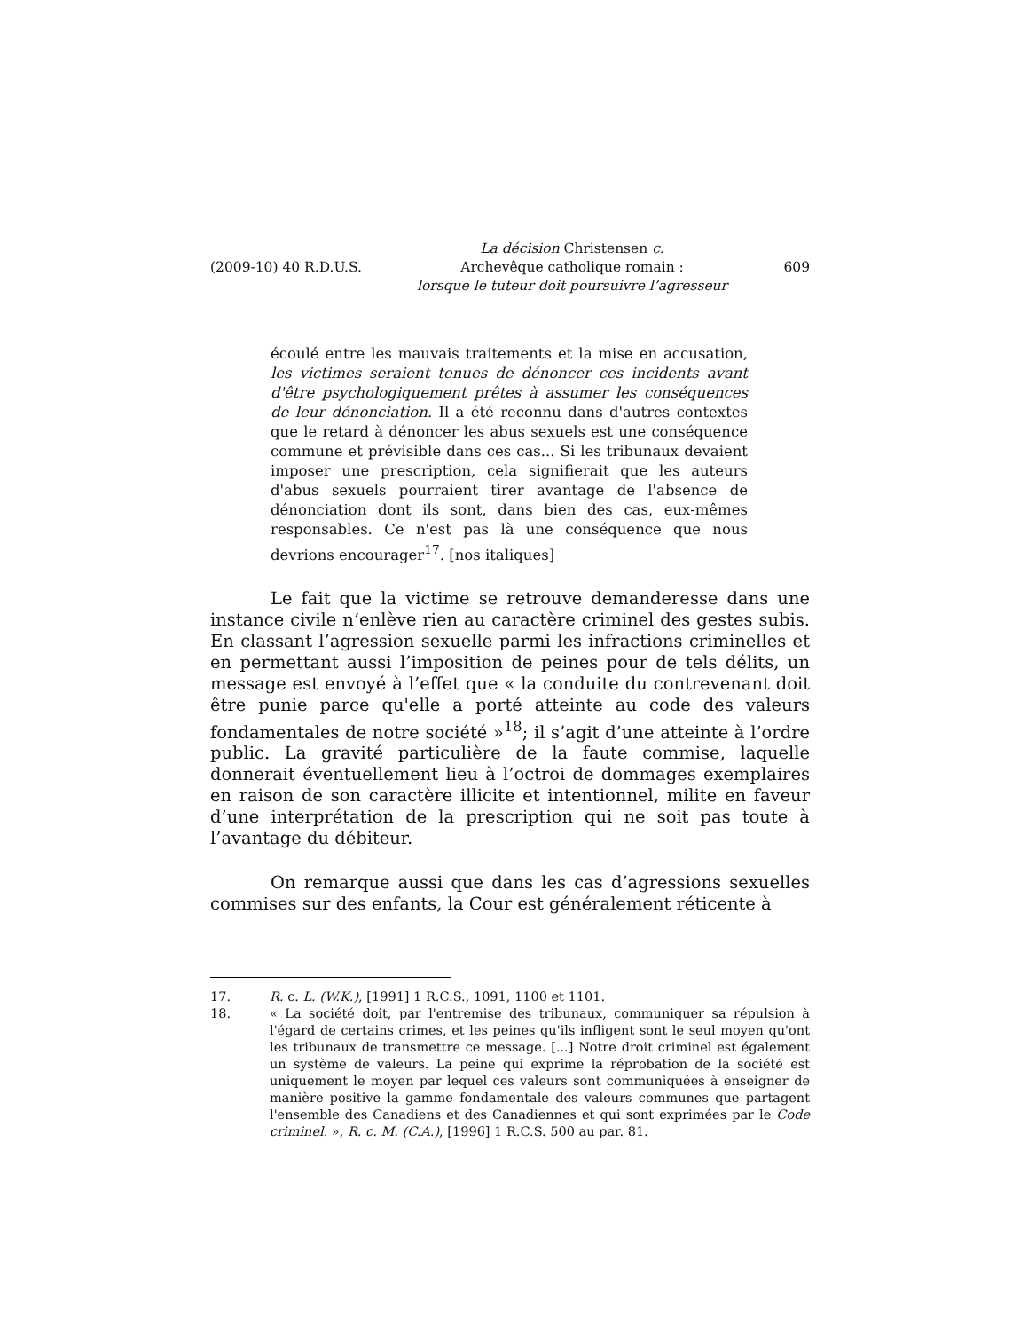(2009-10) 40 R.D.U.S.
La décision Christensen c.
Archevêque catholique romain :
lorsque le tuteur doit poursuivre l’agresseur
609
écoulé entre les mauvais traitements et la mise en accusation, les victimes seraient tenues de dénoncer ces incidents avant d'être psychologiquement prêtes à assumer les conséquences de leur dénonciation. Il a été reconnu dans d'autres contextes que le retard à dénoncer les abus sexuels est une conséquence commune et prévisible dans ces cas... Si les tribunaux devaient imposer une prescription, cela signifierait que les auteurs d'abus sexuels pourraient tirer avantage de l'absence de dénonciation dont ils sont, dans bien des cas, eux-mêmes responsables. Ce n'est pas là une conséquence que nous devrions encourager<sup>17</sup>. [nos italiques]
Le fait que la victime se retrouve demanderesse dans une instance civile n’enlève rien au caractère criminel des gestes subis. En classant l’agression sexuelle parmi les infractions criminelles et en permettant aussi l’imposition de peines pour de tels délits, un message est envoyé à l’effet que « la conduite du contrevenant doit être punie parce qu'elle a porté atteinte au code des valeurs fondamentales de notre société »<sup>18</sup>; il s’agit d’une atteinte à l’ordre public. La gravité particulière de la faute commise, laquelle donnerait éventuellement lieu à l’octroi de dommages exemplaires en raison de son caractère illicite et intentionnel, milite en faveur d’une interprétation de la prescription qui ne soit pas toute à l’avantage du débiteur.
On remarque aussi que dans les cas d’agressions sexuelles commises sur des enfants, la Cour est généralement réticente à
17. R. c. L. (W.K.), [1991] 1 R.C.S., 1091, 1100 et 1101.
18. « La société doit, par l'entremise des tribunaux, communiquer sa répulsion à l'égard de certains crimes, et les peines qu'ils infligent sont le seul moyen qu'ont les tribunaux de transmettre ce message. [...] Notre droit criminel est également un système de valeurs. La peine qui exprime la réprobation de la société est uniquement le moyen par lequel ces valeurs sont communiquées à enseigner de manière positive la gamme fondamentale des valeurs communes que partagent l'ensemble des Canadiens et des Canadiennes et qui sont exprimées par le Code criminel. », R. c. M. (C.A.), [1996] 1 R.C.S. 500 au par. 81.